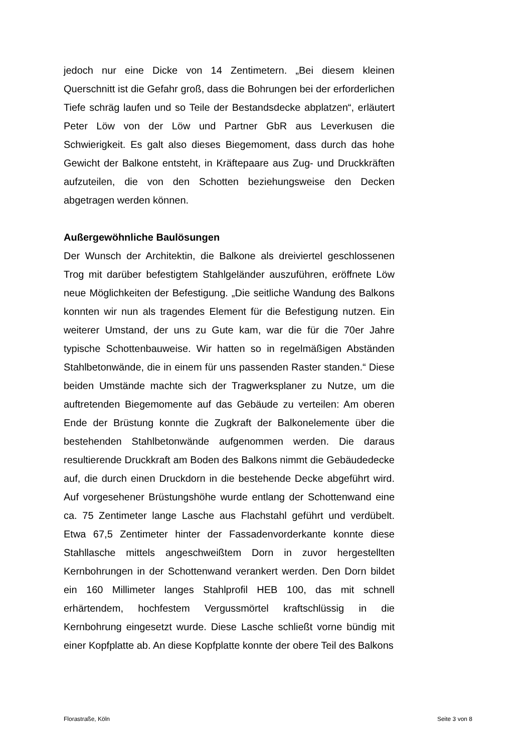jedoch nur eine Dicke von 14 Zentimetern. „Bei diesem kleinen Querschnitt ist die Gefahr groß, dass die Bohrungen bei der erforderlichen Tiefe schräg laufen und so Teile der Bestandsdecke abplatzen“, erläutert Peter Löw von der Löw und Partner GbR aus Leverkusen die Schwierigkeit. Es galt also dieses Biegemoment, dass durch das hohe Gewicht der Balkone entsteht, in Kräftepaare aus Zug- und Druckkräften aufzuteilen, die von den Schotten beziehungsweise den Decken abgetragen werden können.
Außergewöhnliche Baulösungen
Der Wunsch der Architektin, die Balkone als dreiviertel geschlossenen Trog mit darüber befestigtem Stahlgeländer auszuführen, eröffnete Löw neue Möglichkeiten der Befestigung. „Die seitliche Wandung des Balkons konnten wir nun als tragendes Element für die Befestigung nutzen. Ein weiterer Umstand, der uns zu Gute kam, war die für die 70er Jahre typische Schottenbauweise. Wir hatten so in regelmäßigen Abständen Stahlbetonwände, die in einem für uns passenden Raster standen.“ Diese beiden Umstände machte sich der Tragwerksplaner zu Nutze, um die auftretenden Biegemomente auf das Gebäude zu verteilen: Am oberen Ende der Brüstung konnte die Zugkraft der Balkonelemente über die bestehenden Stahlbetonwände aufgenommen werden. Die daraus resultierende Druckkraft am Boden des Balkons nimmt die Gebäudedecke auf, die durch einen Druckdorn in die bestehende Decke abgeführt wird. Auf vorgesehener Brüstungshöhe wurde entlang der Schottenwand eine ca. 75 Zentimeter lange Lasche aus Flachstahl geführt und verdübelt. Etwa 67,5 Zentimeter hinter der Fassadenvorderkante konnte diese Stahllasche mittels angeschweißtem Dorn in zuvor hergestellten Kernbohrungen in der Schottenwand verankert werden. Den Dorn bildet ein 160 Millimeter langes Stahlprofil HEB 100, das mit schnell erhärtendem, hochfestem Vergussmörtel kraftschlüssig in die Kernbohrung eingesetzt wurde. Diese Lasche schließt vorne bündig mit einer Kopfplatte ab. An diese Kopfplatte konnte der obere Teil des Balkons
Florastraße, Köln Seite 3 von 8